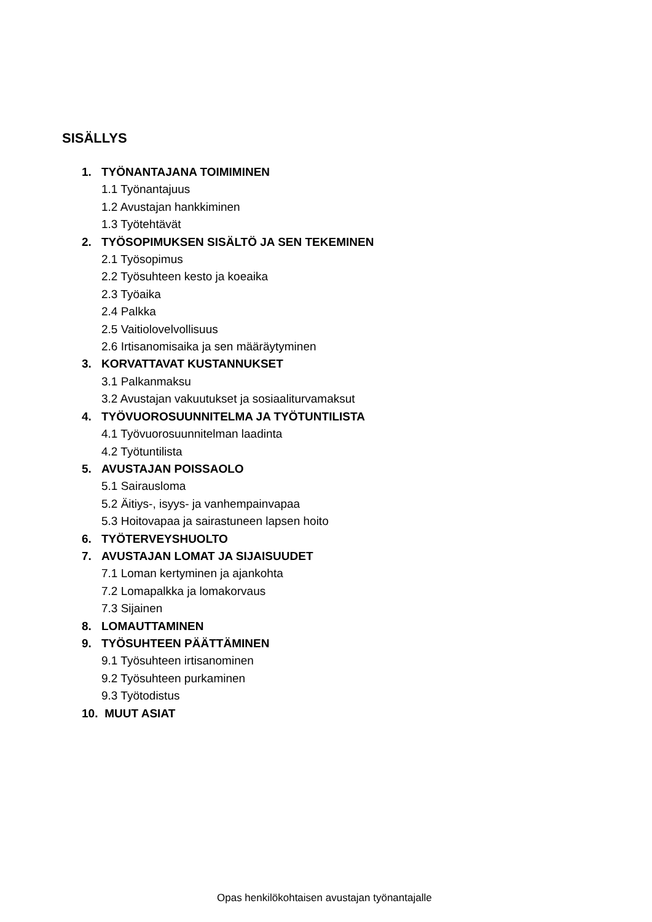SISÄLLYS
1. TYÖNANTAJANA TOIMIMINEN
1.1 Työnantajuus
1.2 Avustajan hankkiminen
1.3 Työtehtävät
2. TYÖSOPIMUKSEN SISÄLTÖ JA SEN TEKEMINEN
2.1 Työsopimus
2.2 Työsuhteen kesto ja koeaika
2.3 Työaika
2.4 Palkka
2.5 Vaitiolovelvollisuus
2.6 Irtisanomisaika ja sen määräytyminen
3. KORVATTAVAT KUSTANNUKSET
3.1 Palkanmaksu
3.2 Avustajan vakuutukset ja sosiaaliturvamaksut
4. TYÖVUOROSUUNNITELMA JA TYÖTUNTILISTA
4.1 Työvuorosuunnitelman laadinta
4.2 Työtuntilista
5. AVUSTAJAN POISSAOLO
5.1 Sairausloma
5.2 Äitiys-, isyys- ja vanhempainvapaa
5.3 Hoitovapaa ja sairastuneen lapsen hoito
6. TYÖTERVEYSHUOLTO
7. AVUSTAJAN LOMAT JA SIJAISUUDET
7.1 Loman kertyminen ja ajankohta
7.2 Lomapalkka ja lomakorvaus
7.3 Sijainen
8. LOMAUTTAMINEN
9. TYÖSUHTEEN PÄÄTTÄMINEN
9.1 Työsuhteen irtisanominen
9.2 Työsuhteen purkaminen
9.3 Työtodistus
10. MUUT ASIAT
Opas henkilökohtaisen avustajan työnantajalle